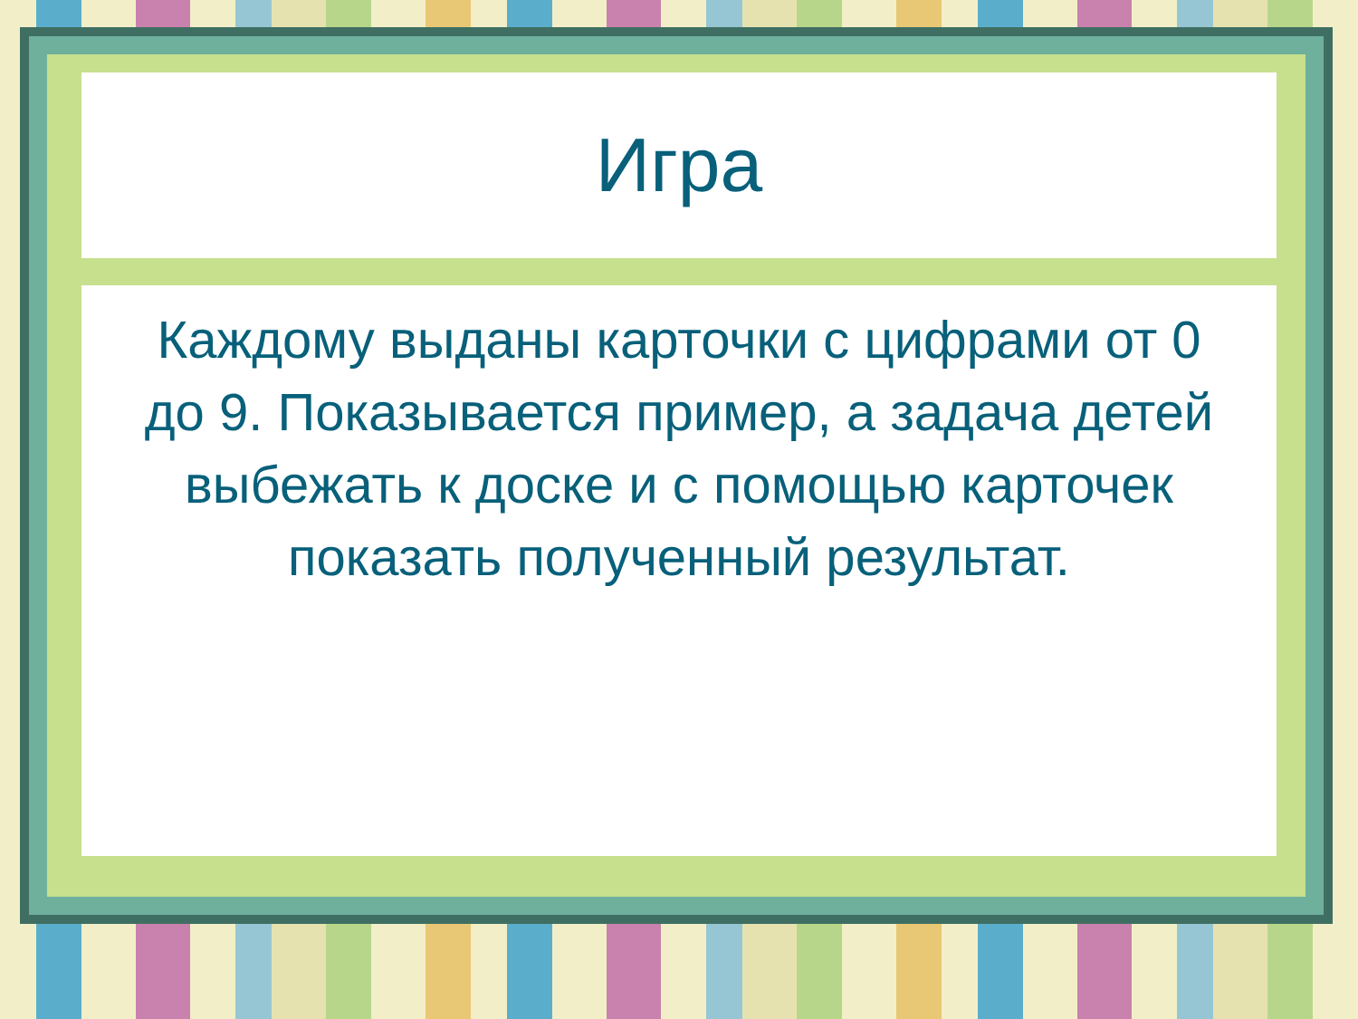Игра
Каждому выданы карточки с цифрами от 0 до 9. Показывается пример, а задача детей выбежать к доске и с помощью карточек показать полученный результат.